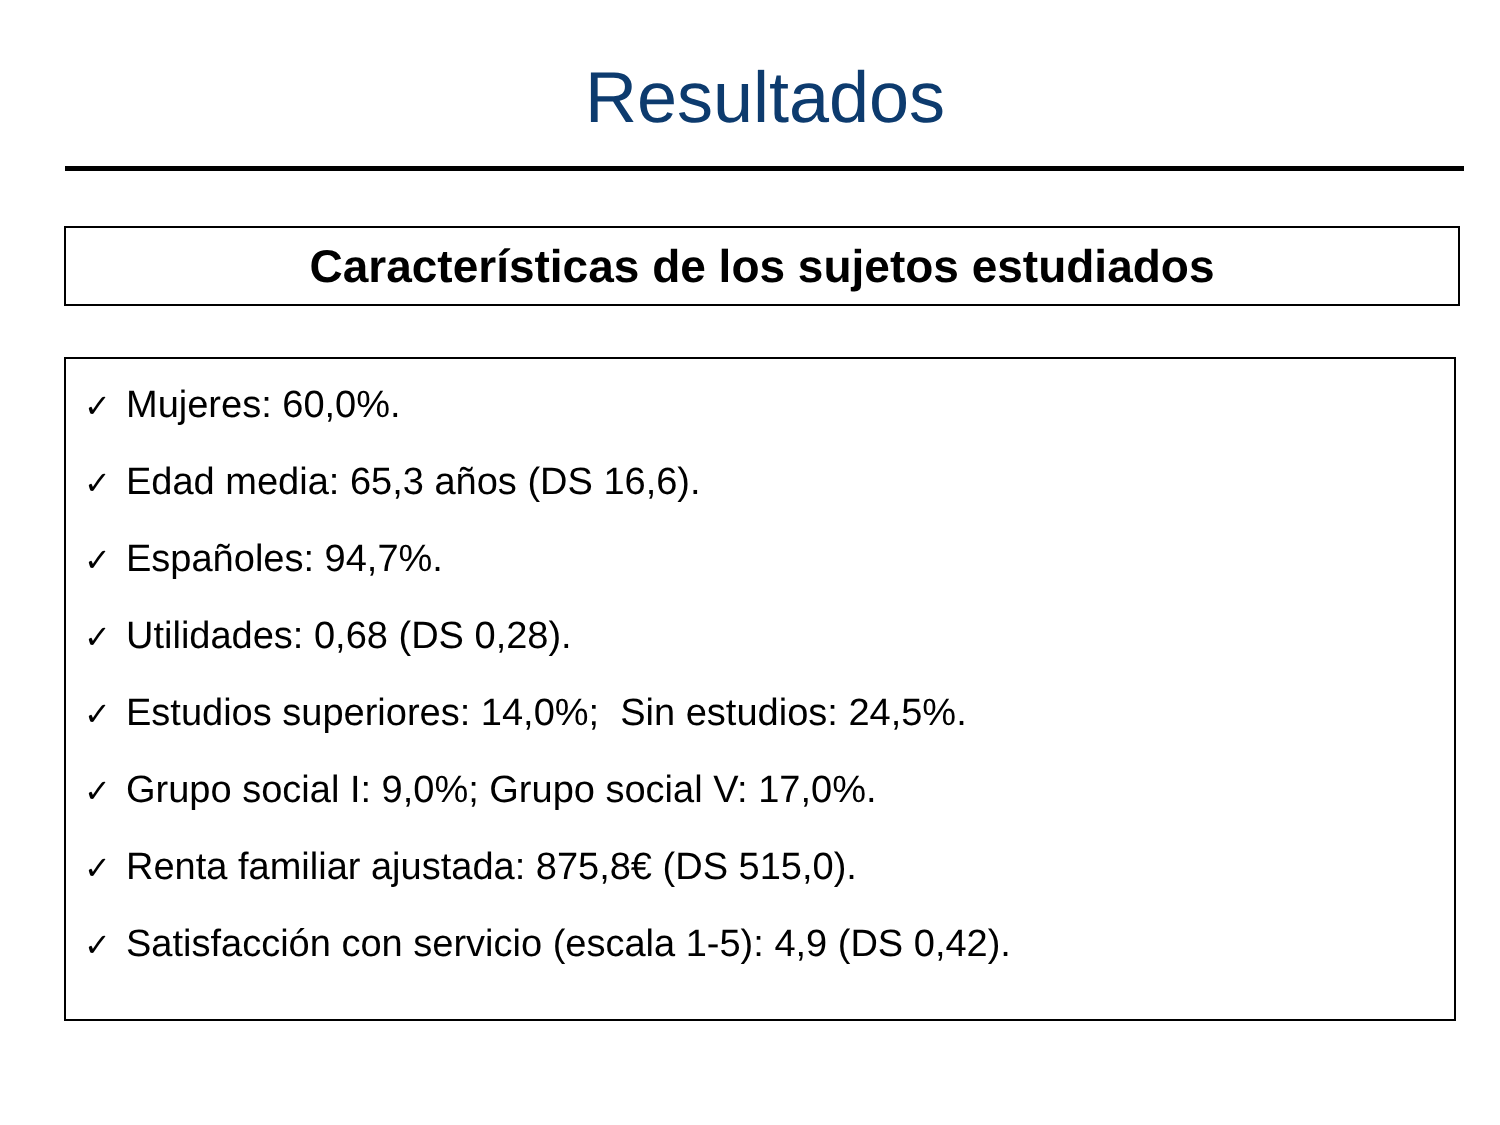Resultados
Características de los sujetos estudiados
✓ Mujeres: 60,0%.
✓ Edad media: 65,3 años (DS 16,6).
✓ Españoles: 94,7%.
✓ Utilidades: 0,68 (DS 0,28).
✓ Estudios superiores: 14,0%; Sin estudios: 24,5%.
✓ Grupo social I: 9,0%; Grupo social V: 17,0%.
✓ Renta familiar ajustada: 875,8€ (DS 515,0).
✓ Satisfacción con servicio (escala 1-5): 4,9 (DS 0,42).